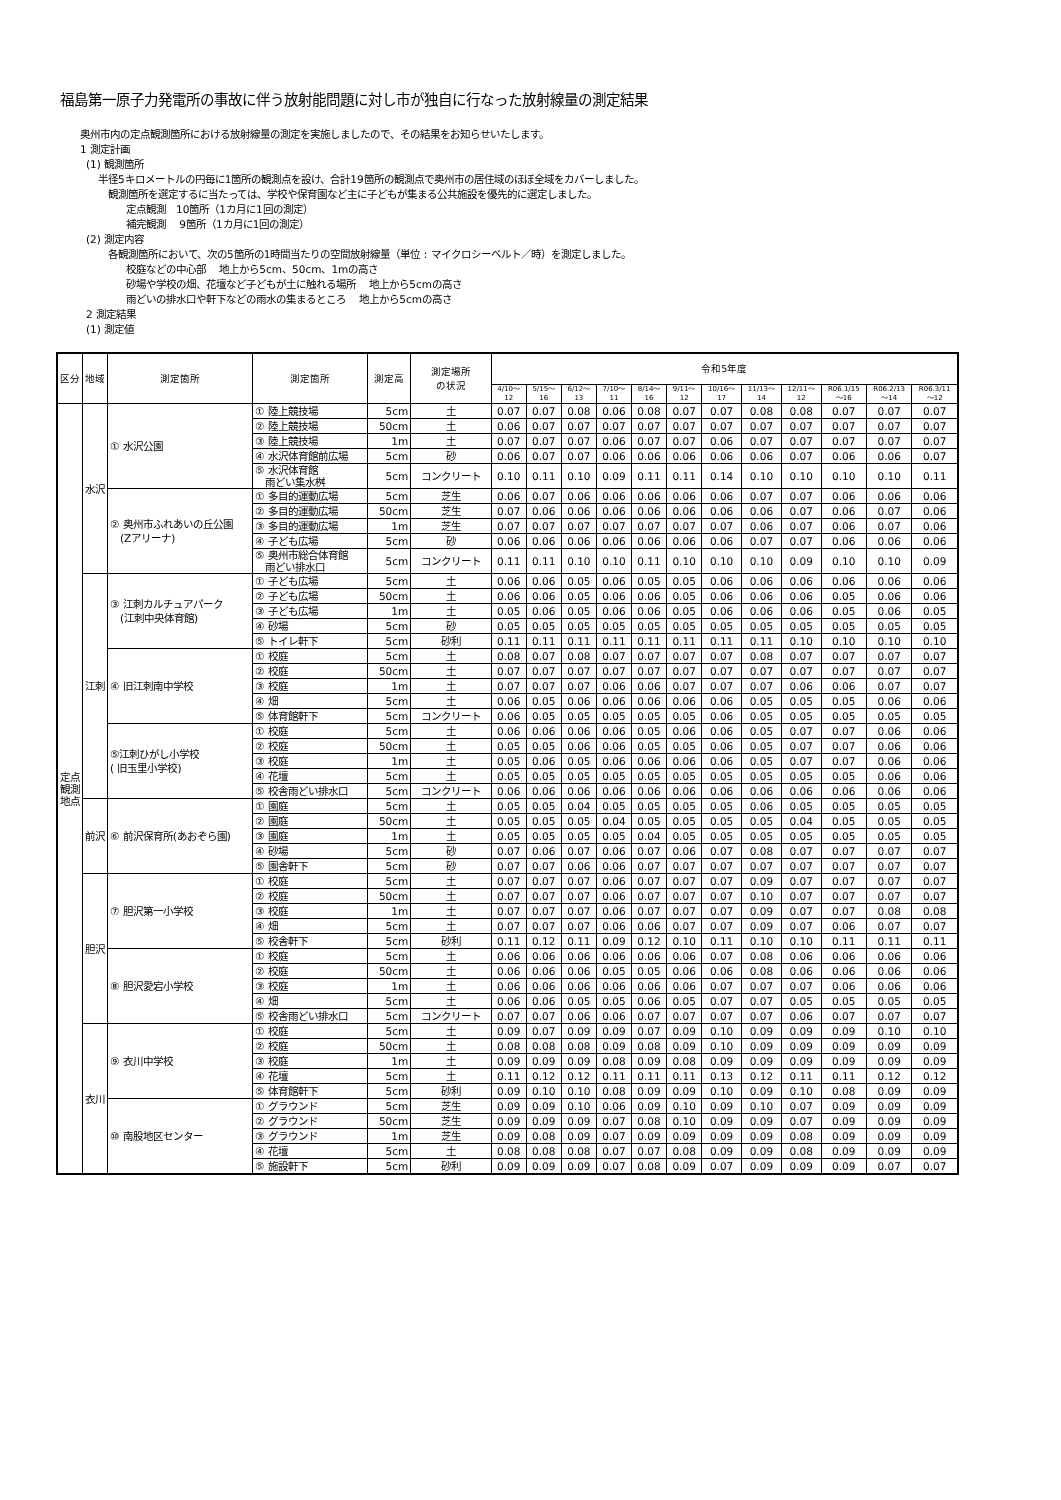福島第一原子力発電所の事故に伴う放射能問題に対し市が独自に行なった放射線量の測定結果
奥州市内の定点観測箇所における放射線量の測定を実施しましたので、その結果をお知らせいたします。
1 測定計画
(1) 観測箇所
半径5キロメートルの円毎に1箇所の観測点を設け、合計19箇所の観測点で奥州市の居住域のほぼ全域をカバーしました。
観測箇所を選定するに当たっては、学校や保育園など主に子どもが集まる公共施設を優先的に選定しました。
定点観測　10箇所（1カ月に1回の測定）
補完観測　 9箇所（1カ月に1回の測定）
(2) 測定内容
各観測箇所において、次の5箇所の1時間当たりの空間放射線量（単位 : マイクロシーベルト／時）を測定しました。
校庭などの中心部　 地上から5cm、50cm、1mの高さ
砂場や学校の畑、花壇など子どもが土に触れる場所　 地上から5cmの高さ
雨どいの排水口や軒下などの雨水の集まるところ　 地上から5cmの高さ
2 測定結果
(1) 測定値
| 区分 | 地域 | 測定箇所 | 測定箇所 | 測定高 | 測定場所 の状況 | 令和5年度 | | | | | | | | | | | |
| --- | --- | --- | --- | --- | --- | --- | --- | --- | --- | --- | --- | --- | --- | --- | --- | --- | --- |
| | | | | | | 4/10～ 12 | 5/15～ 16 | 6/12～ 13 | 7/10～ 11 | 8/14～ 16 | 9/11～ 12 | 10/16～ 17 | 11/13～ 14 | 12/11～ 12 | R06.1/15 ～16 | R06.2/13 ～14 | R06.3/11 ～12 |
| 定点観測地点 | 水沢 | ① 水沢公園 | ① 陸上競技場 | 5cm | 土 | 0.07 | 0.07 | 0.08 | 0.06 | 0.08 | 0.07 | 0.07 | 0.08 | 0.08 | 0.07 | 0.07 | 0.07 |
| | | | ② 陸上競技場 | 50cm | 土 | 0.06 | 0.07 | 0.07 | 0.07 | 0.07 | 0.07 | 0.07 | 0.07 | 0.07 | 0.07 | 0.07 | 0.07 |
| | | | ③ 陸上競技場 | 1m | 土 | 0.07 | 0.07 | 0.07 | 0.06 | 0.07 | 0.07 | 0.06 | 0.07 | 0.07 | 0.07 | 0.07 | 0.07 |
| | | | ④ 水沢体育館前広場 | 5cm | 砂 | 0.06 | 0.07 | 0.07 | 0.06 | 0.06 | 0.06 | 0.06 | 0.06 | 0.07 | 0.06 | 0.06 | 0.07 |
| | | | ⑤ 水沢体育館 雨どい集水桝 | 5cm | コンクリート | 0.10 | 0.11 | 0.10 | 0.09 | 0.11 | 0.11 | 0.14 | 0.10 | 0.10 | 0.10 | 0.10 | 0.11 |
| | | ② 奥州市ふれあいの丘公園 (Zアリーナ) | ① 多目的運動広場 | 5cm | 芝生 | 0.06 | 0.07 | 0.06 | 0.06 | 0.06 | 0.06 | 0.06 | 0.07 | 0.07 | 0.06 | 0.06 | 0.06 |
| | | | ② 多目的運動広場 | 50cm | 芝生 | 0.07 | 0.06 | 0.06 | 0.06 | 0.06 | 0.06 | 0.06 | 0.06 | 0.07 | 0.06 | 0.07 | 0.06 |
| | | | ③ 多目的運動広場 | 1m | 芝生 | 0.07 | 0.07 | 0.07 | 0.07 | 0.07 | 0.07 | 0.07 | 0.06 | 0.07 | 0.06 | 0.07 | 0.06 |
| | | | ④ 子ども広場 | 5cm | 砂 | 0.06 | 0.06 | 0.06 | 0.06 | 0.06 | 0.06 | 0.06 | 0.07 | 0.07 | 0.06 | 0.06 | 0.06 |
| | | | ⑤ 奥州市総合体育館 雨どい排水口 | 5cm | コンクリート | 0.11 | 0.11 | 0.10 | 0.10 | 0.11 | 0.10 | 0.10 | 0.10 | 0.09 | 0.10 | 0.10 | 0.09 |
| | 江刺 | ③ 江刺カルチュアパーク (江刺中央体育館) | ① 子ども広場 | 5cm | 土 | 0.06 | 0.06 | 0.05 | 0.06 | 0.05 | 0.05 | 0.06 | 0.06 | 0.06 | 0.06 | 0.06 | 0.06 |
| | | | ② 子ども広場 | 50cm | 土 | 0.06 | 0.06 | 0.05 | 0.06 | 0.06 | 0.05 | 0.06 | 0.06 | 0.06 | 0.05 | 0.06 | 0.06 |
| | | | ③ 子ども広場 | 1m | 土 | 0.05 | 0.06 | 0.05 | 0.06 | 0.06 | 0.05 | 0.06 | 0.06 | 0.06 | 0.05 | 0.06 | 0.05 |
| | | | ④ 砂場 | 5cm | 砂 | 0.05 | 0.05 | 0.05 | 0.05 | 0.05 | 0.05 | 0.05 | 0.05 | 0.05 | 0.05 | 0.05 | 0.05 |
| | | | ⑤ トイレ軒下 | 5cm | 砂利 | 0.11 | 0.11 | 0.11 | 0.11 | 0.11 | 0.11 | 0.11 | 0.11 | 0.10 | 0.10 | 0.10 | 0.10 |
| | | ④ 旧江刺南中学校 | ① 校庭 | 5cm | 土 | 0.08 | 0.07 | 0.08 | 0.07 | 0.07 | 0.07 | 0.07 | 0.08 | 0.07 | 0.07 | 0.07 | 0.07 |
| | | | ② 校庭 | 50cm | 土 | 0.07 | 0.07 | 0.07 | 0.07 | 0.07 | 0.07 | 0.07 | 0.07 | 0.07 | 0.07 | 0.07 | 0.07 |
| | | | ③ 校庭 | 1m | 土 | 0.07 | 0.07 | 0.07 | 0.06 | 0.06 | 0.07 | 0.07 | 0.07 | 0.06 | 0.06 | 0.07 | 0.07 |
| | | | ④ 畑 | 5cm | 土 | 0.06 | 0.05 | 0.06 | 0.06 | 0.06 | 0.06 | 0.06 | 0.05 | 0.05 | 0.05 | 0.06 | 0.06 |
| | | | ⑤ 体育館軒下 | 5cm | コンクリート | 0.06 | 0.05 | 0.05 | 0.05 | 0.05 | 0.05 | 0.06 | 0.05 | 0.05 | 0.05 | 0.05 | 0.05 |
| | | ⑤江刺ひがし小学校 ( 旧玉里小学校) | ① 校庭 | 5cm | 土 | 0.06 | 0.06 | 0.06 | 0.06 | 0.05 | 0.06 | 0.06 | 0.05 | 0.07 | 0.07 | 0.06 | 0.06 |
| | | | ② 校庭 | 50cm | 土 | 0.05 | 0.05 | 0.06 | 0.06 | 0.05 | 0.05 | 0.06 | 0.05 | 0.07 | 0.07 | 0.06 | 0.06 |
| | | | ③ 校庭 | 1m | 土 | 0.05 | 0.06 | 0.05 | 0.06 | 0.06 | 0.06 | 0.06 | 0.05 | 0.07 | 0.07 | 0.06 | 0.06 |
| | | | ④ 花壇 | 5cm | 土 | 0.05 | 0.05 | 0.05 | 0.05 | 0.05 | 0.05 | 0.05 | 0.05 | 0.05 | 0.05 | 0.06 | 0.06 |
| | | | ⑤ 校舎雨どい排水口 | 5cm | コンクリート | 0.06 | 0.06 | 0.06 | 0.06 | 0.06 | 0.06 | 0.06 | 0.06 | 0.06 | 0.06 | 0.06 | 0.06 |
| | 前沢 | ⑥ 前沢保育所(あおぞら園) | ① 園庭 | 5cm | 土 | 0.05 | 0.05 | 0.04 | 0.05 | 0.05 | 0.05 | 0.05 | 0.06 | 0.05 | 0.05 | 0.05 | 0.05 |
| | | | ② 園庭 | 50cm | 土 | 0.05 | 0.05 | 0.05 | 0.04 | 0.05 | 0.05 | 0.05 | 0.05 | 0.04 | 0.05 | 0.05 | 0.05 |
| | | | ③ 園庭 | 1m | 土 | 0.05 | 0.05 | 0.05 | 0.05 | 0.04 | 0.05 | 0.05 | 0.05 | 0.05 | 0.05 | 0.05 | 0.05 |
| | | | ④ 砂場 | 5cm | 砂 | 0.07 | 0.06 | 0.07 | 0.06 | 0.07 | 0.06 | 0.07 | 0.08 | 0.07 | 0.07 | 0.07 | 0.07 |
| | | | ⑤ 園舎軒下 | 5cm | 砂 | 0.07 | 0.07 | 0.06 | 0.06 | 0.07 | 0.07 | 0.07 | 0.07 | 0.07 | 0.07 | 0.07 | 0.07 |
| | 胆沢 | ⑦ 胆沢第一小学校 | ① 校庭 | 5cm | 土 | 0.07 | 0.07 | 0.07 | 0.06 | 0.07 | 0.07 | 0.07 | 0.09 | 0.07 | 0.07 | 0.07 | 0.07 |
| | | | ② 校庭 | 50cm | 土 | 0.07 | 0.07 | 0.07 | 0.06 | 0.07 | 0.07 | 0.07 | 0.10 | 0.07 | 0.07 | 0.07 | 0.07 |
| | | | ③ 校庭 | 1m | 土 | 0.07 | 0.07 | 0.07 | 0.06 | 0.07 | 0.07 | 0.07 | 0.09 | 0.07 | 0.07 | 0.08 | 0.08 |
| | | | ④ 畑 | 5cm | 土 | 0.07 | 0.07 | 0.07 | 0.06 | 0.06 | 0.07 | 0.07 | 0.09 | 0.07 | 0.06 | 0.07 | 0.07 |
| | | | ⑤ 校舎軒下 | 5cm | 砂利 | 0.11 | 0.12 | 0.11 | 0.09 | 0.12 | 0.10 | 0.11 | 0.10 | 0.10 | 0.11 | 0.11 | 0.11 |
| | | ⑧ 胆沢愛宕小学校 | ① 校庭 | 5cm | 土 | 0.06 | 0.06 | 0.06 | 0.06 | 0.06 | 0.06 | 0.07 | 0.08 | 0.06 | 0.06 | 0.06 | 0.06 |
| | | | ② 校庭 | 50cm | 土 | 0.06 | 0.06 | 0.06 | 0.05 | 0.05 | 0.06 | 0.06 | 0.08 | 0.06 | 0.06 | 0.06 | 0.06 |
| | | | ③ 校庭 | 1m | 土 | 0.06 | 0.06 | 0.06 | 0.06 | 0.06 | 0.06 | 0.07 | 0.07 | 0.07 | 0.06 | 0.06 | 0.06 |
| | | | ④ 畑 | 5cm | 土 | 0.06 | 0.06 | 0.05 | 0.05 | 0.06 | 0.05 | 0.07 | 0.07 | 0.05 | 0.05 | 0.05 | 0.05 |
| | | | ⑤ 校舎雨どい排水口 | 5cm | コンクリート | 0.07 | 0.07 | 0.06 | 0.06 | 0.07 | 0.07 | 0.07 | 0.07 | 0.06 | 0.07 | 0.07 | 0.07 |
| | 衣川 | ⑨ 衣川中学校 | ① 校庭 | 5cm | 土 | 0.09 | 0.07 | 0.09 | 0.09 | 0.07 | 0.09 | 0.10 | 0.09 | 0.09 | 0.09 | 0.10 | 0.10 |
| | | | ② 校庭 | 50cm | 土 | 0.08 | 0.08 | 0.08 | 0.09 | 0.08 | 0.09 | 0.10 | 0.09 | 0.09 | 0.09 | 0.09 | 0.09 |
| | | | ③ 校庭 | 1m | 土 | 0.09 | 0.09 | 0.09 | 0.08 | 0.09 | 0.08 | 0.09 | 0.09 | 0.09 | 0.09 | 0.09 | 0.09 |
| | | | ④ 花壇 | 5cm | 土 | 0.11 | 0.12 | 0.12 | 0.11 | 0.11 | 0.11 | 0.13 | 0.12 | 0.11 | 0.11 | 0.12 | 0.12 |
| | | | ⑤ 体育館軒下 | 5cm | 砂利 | 0.09 | 0.10 | 0.10 | 0.08 | 0.09 | 0.09 | 0.10 | 0.09 | 0.10 | 0.08 | 0.09 | 0.09 |
| | | ⑩ 南股地区センター | ① グラウンド | 5cm | 芝生 | 0.09 | 0.09 | 0.10 | 0.06 | 0.09 | 0.10 | 0.09 | 0.10 | 0.07 | 0.09 | 0.09 | 0.09 |
| | | | ② グラウンド | 50cm | 芝生 | 0.09 | 0.09 | 0.09 | 0.07 | 0.08 | 0.10 | 0.09 | 0.09 | 0.07 | 0.09 | 0.09 | 0.09 |
| | | | ③ グラウンド | 1m | 芝生 | 0.09 | 0.08 | 0.09 | 0.07 | 0.09 | 0.09 | 0.09 | 0.09 | 0.08 | 0.09 | 0.09 | 0.09 |
| | | | ④ 花壇 | 5cm | 土 | 0.08 | 0.08 | 0.08 | 0.07 | 0.07 | 0.08 | 0.09 | 0.09 | 0.08 | 0.09 | 0.09 | 0.09 |
| | | | ⑤ 施設軒下 | 5cm | 砂利 | 0.09 | 0.09 | 0.09 | 0.07 | 0.08 | 0.09 | 0.07 | 0.09 | 0.09 | 0.09 | 0.07 | 0.07 |